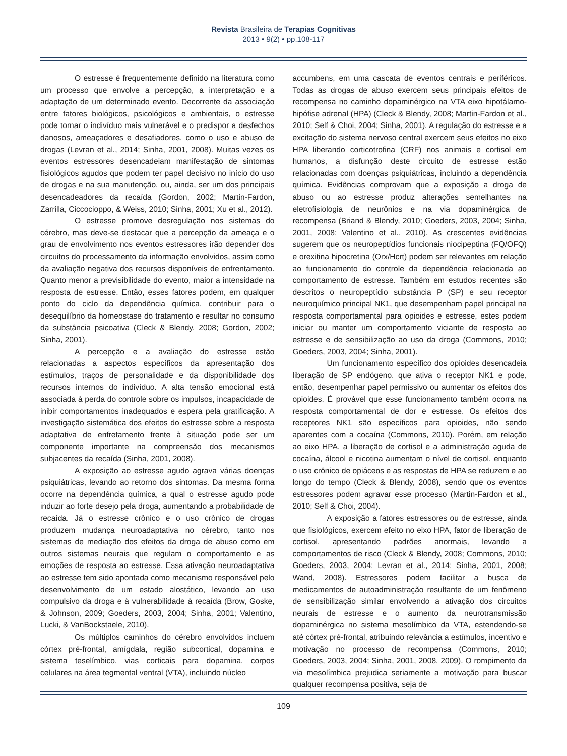Revista Brasileira de Terapias Cognitivas
2013 • 9(2) • pp.108-117
O estresse é frequentemente definido na literatura como um processo que envolve a percepção, a interpretação e a adaptação de um determinado evento. Decorrente da associação entre fatores biológicos, psicológicos e ambientais, o estresse pode tornar o indivíduo mais vulnerável e o predispor a desfechos danosos, ameaçadores e desafiadores, como o uso e abuso de drogas (Levran et al., 2014; Sinha, 2001, 2008). Muitas vezes os eventos estressores desencadeiam manifestação de sintomas fisiológicos agudos que podem ter papel decisivo no início do uso de drogas e na sua manutenção, ou, ainda, ser um dos principais desencadeadores da recaída (Gordon, 2002; Martin-Fardon, Zarrilla, Ciccocioppo, & Weiss, 2010; Sinha, 2001; Xu et al., 2012).
O estresse promove desregulação nos sistemas do cérebro, mas deve-se destacar que a percepção da ameaça e o grau de envolvimento nos eventos estressores irão depender dos circuitos do processamento da informação envolvidos, assim como da avaliação negativa dos recursos disponíveis de enfrentamento. Quanto menor a previsibilidade do evento, maior a intensidade na resposta de estresse. Então, esses fatores podem, em qualquer ponto do ciclo da dependência química, contribuir para o desequilíbrio da homeostase do tratamento e resultar no consumo da substância psicoativa (Cleck & Blendy, 2008; Gordon, 2002; Sinha, 2001).
A percepção e a avaliação do estresse estão relacionadas a aspectos específicos da apresentação dos estímulos, traços de personalidade e da disponibilidade dos recursos internos do indivíduo. A alta tensão emocional está associada à perda do controle sobre os impulsos, incapacidade de inibir comportamentos inadequados e espera pela gratificação. A investigação sistemática dos efeitos do estresse sobre a resposta adaptativa de enfretamento frente à situação pode ser um componente importante na compreensão dos mecanismos subjacentes da recaída (Sinha, 2001, 2008).
A exposição ao estresse agudo agrava várias doenças psiquiátricas, levando ao retorno dos sintomas. Da mesma forma ocorre na dependência química, a qual o estresse agudo pode induzir ao forte desejo pela droga, aumentando a probabilidade de recaída. Já o estresse crônico e o uso crônico de drogas produzem mudança neuroadaptativa no cérebro, tanto nos sistemas de mediação dos efeitos da droga de abuso como em outros sistemas neurais que regulam o comportamento e as emoções de resposta ao estresse. Essa ativação neuroadaptativa ao estresse tem sido apontada como mecanismo responsável pelo desenvolvimento de um estado alostático, levando ao uso compulsivo da droga e à vulnerabilidade à recaída (Brow, Goske, & Johnson, 2009; Goeders, 2003, 2004; Sinha, 2001; Valentino, Lucki, & VanBockstaele, 2010).
Os múltiplos caminhos do cérebro envolvidos incluem córtex pré-frontal, amígdala, região subcortical, dopamina e sistema teselímbico, vias corticais para dopamina, corpos celulares na área tegmental ventral (VTA), incluindo núcleo
accumbens, em uma cascata de eventos centrais e periféricos. Todas as drogas de abuso exercem seus principais efeitos de recompensa no caminho dopaminérgico na VTA eixo hipotálamo-hipófise adrenal (HPA) (Cleck & Blendy, 2008; Martin-Fardon et al., 2010; Self & Choi, 2004; Sinha, 2001). A regulação do estresse e a excitação do sistema nervoso central exercem seus efeitos no eixo HPA liberando corticotrofina (CRF) nos animais e cortisol em humanos, a disfunção deste circuito de estresse estão relacionadas com doenças psiquiátricas, incluindo a dependência química. Evidências comprovam que a exposição a droga de abuso ou ao estresse produz alterações semelhantes na eletrofisiologia de neurônios e na via dopaminérgica de recompensa (Briand & Blendy, 2010; Goeders, 2003, 2004; Sinha, 2001, 2008; Valentino et al., 2010). As crescentes evidências sugerem que os neuropeptídios funcionais niocipeptina (FQ/OFQ) e orexitina hipocretina (Orx/Hcrt) podem ser relevantes em relação ao funcionamento do controle da dependência relacionada ao comportamento de estresse. Também em estudos recentes são descritos o neuropeptídio substância P (SP) e seu receptor neuroquímico principal NK1, que desempenham papel principal na resposta comportamental para opioides e estresse, estes podem iniciar ou manter um comportamento viciante de resposta ao estresse e de sensibilização ao uso da droga (Commons, 2010; Goeders, 2003, 2004; Sinha, 2001).
Um funcionamento específico dos opioides desencadeia liberação de SP endógeno, que ativa o receptor NK1 e pode, então, desempenhar papel permissivo ou aumentar os efeitos dos opioides. É provável que esse funcionamento também ocorra na resposta comportamental de dor e estresse. Os efeitos dos receptores NK1 são específicos para opioides, não sendo aparentes com a cocaína (Commons, 2010). Porém, em relação ao eixo HPA, a liberação de cortisol e a administração aguda de cocaína, álcool e nicotina aumentam o nível de cortisol, enquanto o uso crônico de opiáceos e as respostas de HPA se reduzem e ao longo do tempo (Cleck & Blendy, 2008), sendo que os eventos estressores podem agravar esse processo (Martin-Fardon et al., 2010; Self & Choi, 2004).
A exposição a fatores estressores ou de estresse, ainda que fisiológicos, exercem efeito no eixo HPA, fator de liberação de cortisol, apresentando padrões anormais, levando a comportamentos de risco (Cleck & Blendy, 2008; Commons, 2010; Goeders, 2003, 2004; Levran et al., 2014; Sinha, 2001, 2008; Wand, 2008). Estressores podem facilitar a busca de medicamentos de autoadministração resultante de um fenômeno de sensibilização similar envolvendo a ativação dos circuitos neurais de estresse e o aumento da neurotransmissão dopaminérgica no sistema mesolímbico da VTA, estendendo-se até córtex pré-frontal, atribuindo relevância a estímulos, incentivo e motivação no processo de recompensa (Commons, 2010; Goeders, 2003, 2004; Sinha, 2001, 2008, 2009). O rompimento da via mesolímbica prejudica seriamente a motivação para buscar qualquer recompensa positiva, seja de
109